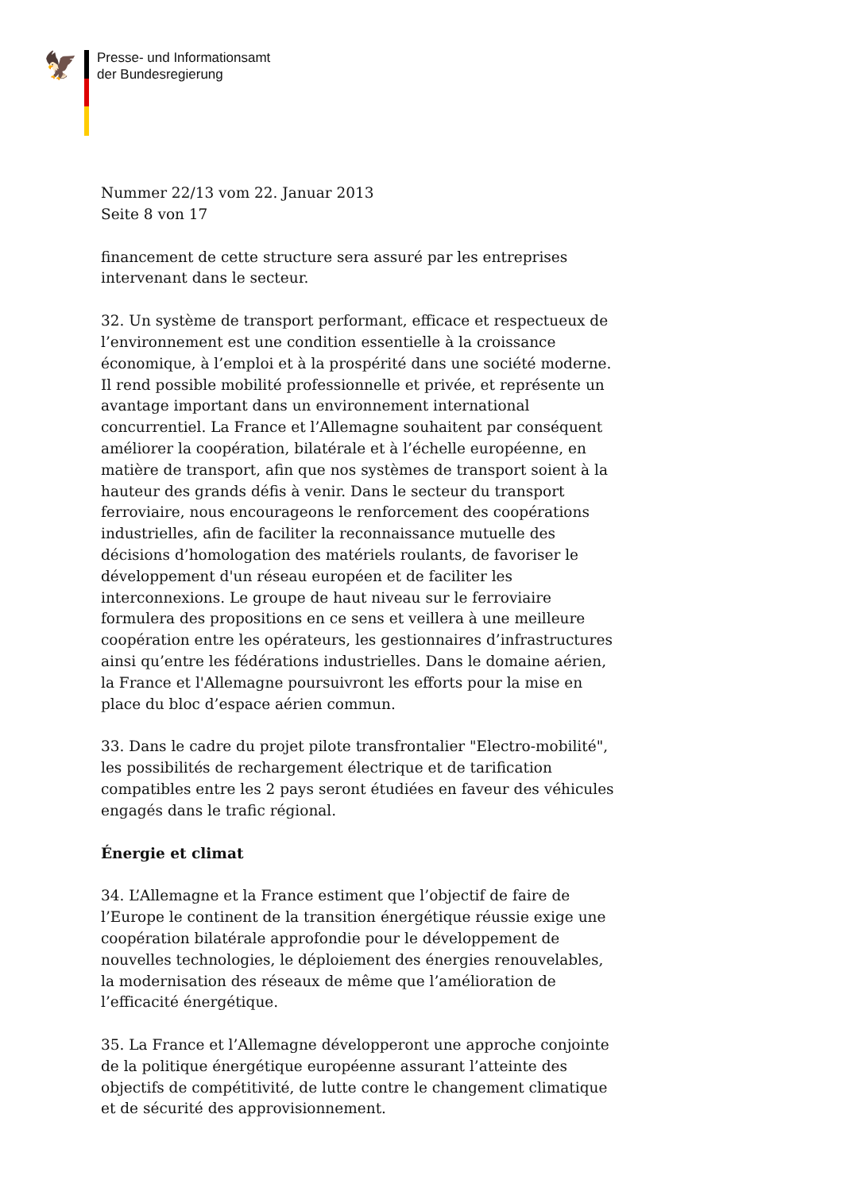🦅
Presse- und Informationsamt
der Bundesregierung
Nummer 22/13 vom 22. Januar 2013
Seite 8 von 17
financement de cette structure sera assuré par les entreprises intervenant dans le secteur.
32. Un système de transport performant, efficace et respectueux de l’environnement est une condition essentielle à la croissance économique, à l’emploi et à la prospérité dans une société moderne. Il rend possible mobilité professionnelle et privée, et représente un avantage important dans un environnement international concurrentiel. La France et l’Allemagne souhaitent par conséquent améliorer la coopération, bilatérale et à l’échelle européenne, en matière de transport, afin que nos systèmes de transport soient à la hauteur des grands défis à venir. Dans le secteur du transport ferroviaire, nous encourageons le renforcement des coopérations industrielles, afin de faciliter la reconnaissance mutuelle des décisions d’homologation des matériels roulants, de favoriser le développement d'un réseau européen et de faciliter les interconnexions. Le groupe de haut niveau sur le ferroviaire formulera des propositions en ce sens et veillera à une meilleure coopération entre les opérateurs, les gestionnaires d’infrastructures ainsi qu’entre les fédérations industrielles. Dans le domaine aérien, la France et l'Allemagne poursuivront les efforts pour la mise en place du bloc d’espace aérien commun.
33. Dans le cadre du projet pilote transfrontalier "Electro-mobilité", les possibilités de rechargement électrique et de tarification compatibles entre les 2 pays seront étudiées en faveur des véhicules engagés dans le trafic régional.
Énergie et climat
34. L’Allemagne et la France estiment que l’objectif de faire de l’Europe le continent de la transition énergétique réussie exige une coopération bilatérale approfondie pour le développement de nouvelles technologies, le déploiement des énergies renouvelables, la modernisation des réseaux de même que l’amélioration de l’efficacité énergétique.
35. La France et l’Allemagne développeront une approche conjointe de la politique énergétique européenne assurant l’atteinte des objectifs de compétitivité, de lutte contre le changement climatique et de sécurité des approvisionnement.